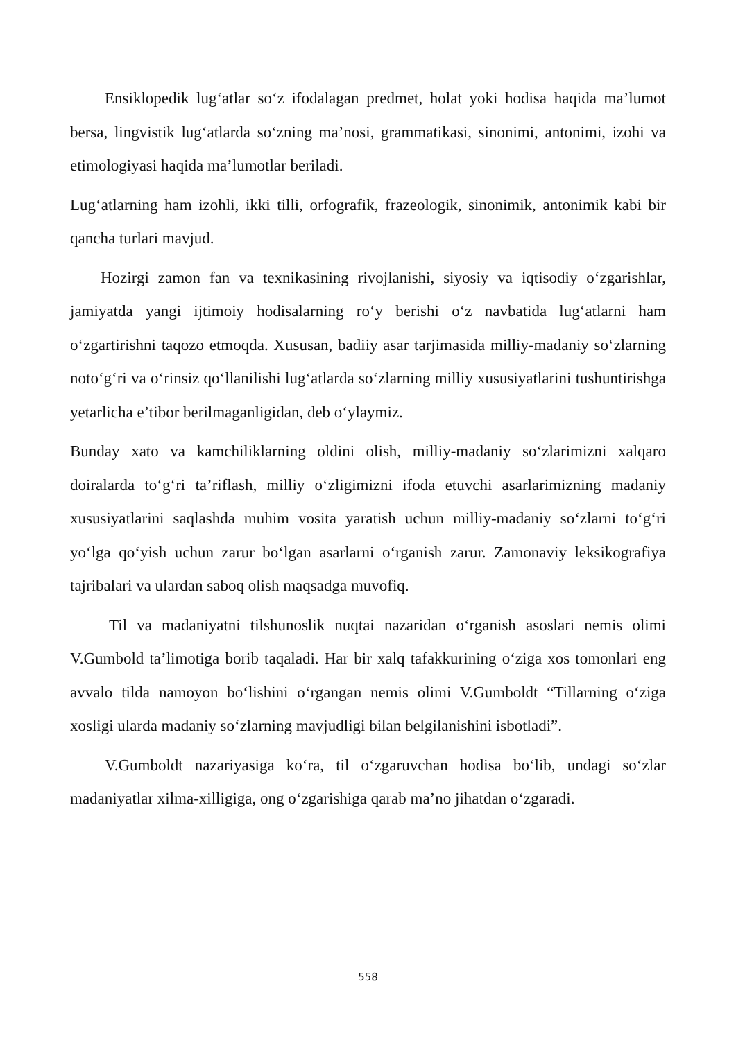Ensiklopedik lug‘atlar so‘z ifodalagan predmet, holat yoki hodisa haqida ma’lumot bersa, lingvistik lug‘atlarda so‘zning ma’nosi, grammatikasi, sinonimi, antonimi, izohi va etimologiyasi haqida ma’lumotlar beriladi.
Lug‘atlarning ham izohli, ikki tilli, orfografik, frazeologik, sinonimik, antonimik kabi bir qancha turlari mavjud.
Hozirgi zamon fan va texnikasining rivojlanishi, siyosiy va iqtisodiy o‘zgarishlar, jamiyatda yangi ijtimoiy hodisalarning ro‘y berishi o‘z navbatida lug‘atlarni ham o‘zgartirishni taqozo etmoqda. Xususan, badiiy asar tarjimasida milliy-madaniy so‘zlarning noto‘g‘ri va o‘rinsiz qo‘llanilishi lug‘atlarda so‘zlarning milliy xususiyatlarini tushuntirishga yetarlicha e’tibor berilmaganligidan, deb o‘ylaymiz.
Bunday xato va kamchiliklarning oldini olish, milliy-madaniy so‘zlarimizni xalqaro doiralarda to‘g‘ri ta’riflash, milliy o‘zligimizni ifoda etuvchi asarlarimizning madaniy xususiyatlarini saqlashda muhim vosita yaratish uchun milliy-madaniy so‘zlarni to‘g‘ri yo‘lga qo‘yish uchun zarur bo‘lgan asarlarni o‘rganish zarur. Zamonaviy leksikografiya tajribalari va ulardan saboq olish maqsadga muvofiq.
Til va madaniyatni tilshunoslik nuqtai nazaridan o‘rganish asoslari nemis olimi V.Gumbold ta’limotiga borib taqaladi. Har bir xalq tafakkurining o‘ziga xos tomonlari eng avvalo tilda namoyon bo‘lishini o‘rgangan nemis olimi V.Gumboldt “Tillarning o‘ziga xosligi ularda madaniy so‘zlarning mavjudligi bilan belgilanishini isbotladi”.
V.Gumboldt nazariyasiga ko‘ra, til o‘zgaruvchan hodisa bo‘lib, undagi so‘zlar madaniyatlar xilma-xilligiga, ong o‘zgarishiga qarab ma’no jihatdan o‘zgaradi.
558